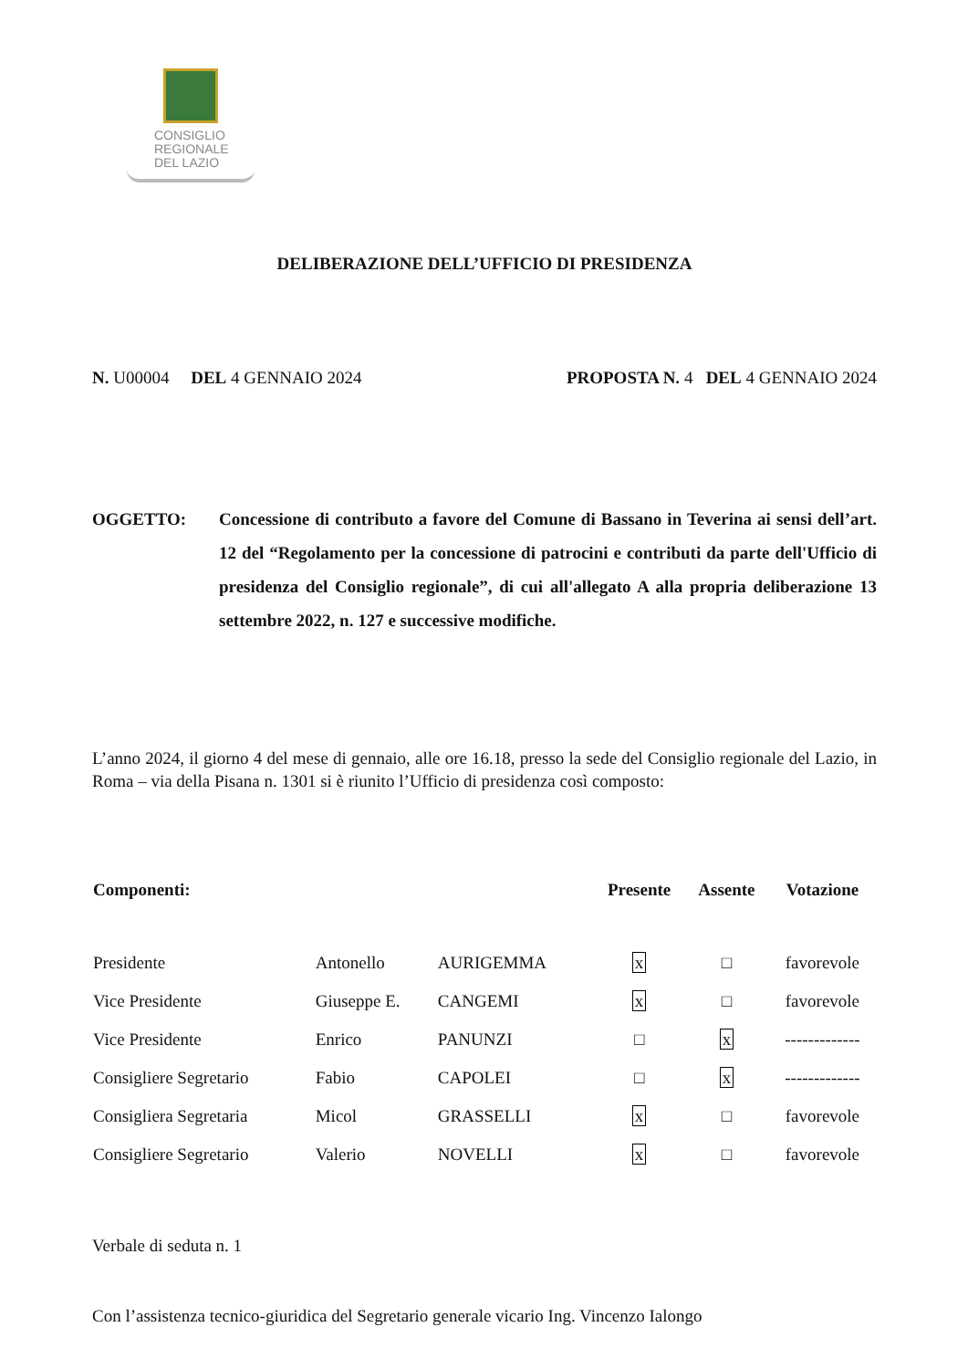CONSIGLIO
REGIONALE
DEL LAZIO
DELIBERAZIONE DELL’UFFICIO DI PRESIDENZA
N. U00004 DEL 4 GENNAIO 2024 PROPOSTA N. 4 DEL 4 GENNAIO 2024
OGGETTO: Concessione di contributo a favore del Comune di Bassano in Teverina ai sensi dell’art. 12 del “Regolamento per la concessione di patrocini e contributi da parte dell'Ufficio di presidenza del Consiglio regionale”, di cui all'allegato A alla propria deliberazione 13 settembre 2022, n. 127 e successive modifiche.
L’anno 2024, il giorno 4 del mese di gennaio, alle ore 16.18, presso la sede del Consiglio regionale del Lazio, in Roma – via della Pisana n. 1301 si è riunito l’Ufficio di presidenza così composto:
| Componenti: | | | Presente | Assente | Votazione |
| --- | --- | --- | --- | --- | --- |
| Presidente | Antonello | AURIGEMMA | x | □ | favorevole |
| Vice Presidente | Giuseppe E. | CANGEMI | x | □ | favorevole |
| Vice Presidente | Enrico | PANUNZI | □ | x | ------------- |
| Consigliere Segretario | Fabio | CAPOLEI | □ | x | ------------- |
| Consigliera Segretaria | Micol | GRASSELLI | x | □ | favorevole |
| Consigliere Segretario | Valerio | NOVELLI | x | □ | favorevole |
Verbale di seduta n. 1
Con l’assistenza tecnico-giuridica del Segretario generale vicario Ing. Vincenzo Ialongo